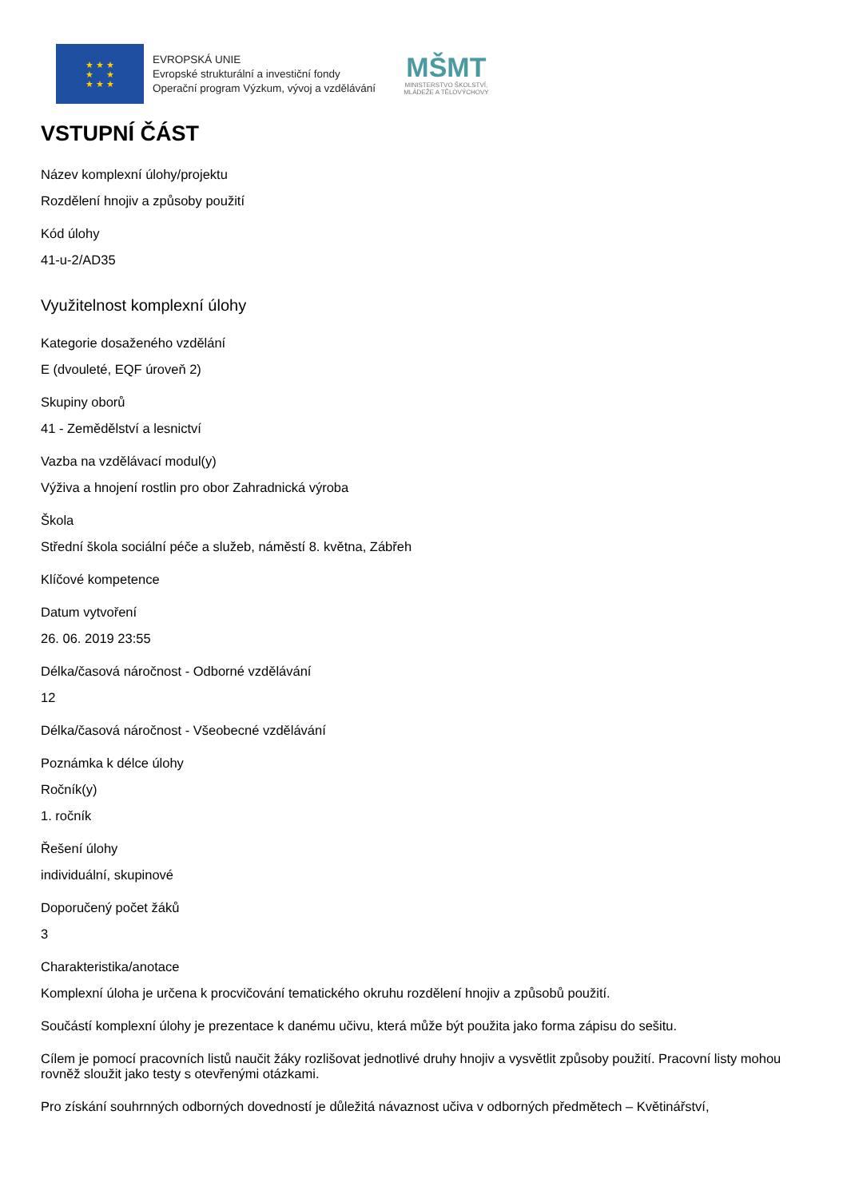★ ★ ★
★ ★
★ ★ ★
EVROPSKÁ UNIE
Evropské strukturální a investiční fondy
Operační program Výzkum, vývoj a vzdělávání
MŠMT
MINISTERSTVO ŠKOLSTVÍ,
MLÁDEŽE A TĚLOVÝCHOVY
VSTUPNÍ ČÁST
Název komplexní úlohy/projektu
Rozdělení hnojiv a způsoby použití
Kód úlohy
41-u-2/AD35
Využitelnost komplexní úlohy
Kategorie dosaženého vzdělání
E (dvouleté, EQF úroveň 2)
Skupiny oborů
41 - Zemědělství a lesnictví
Vazba na vzdělávací modul(y)
Výživa a hnojení rostlin pro obor Zahradnická výroba
Škola
Střední škola sociální péče a služeb, náměstí 8. května, Zábřeh
Klíčové kompetence
Datum vytvoření
26. 06. 2019 23:55
Délka/časová náročnost - Odborné vzdělávání
12
Délka/časová náročnost - Všeobecné vzdělávání
Poznámka k délce úlohy
Ročník(y)
1. ročník
Řešení úlohy
individuální, skupinové
Doporučený počet žáků
3
Charakteristika/anotace
Komplexní úloha je určena k procvičování tematického okruhu rozdělení hnojiv a způsobů použití.
Součástí komplexní úlohy je prezentace k danému učivu, která může být použita jako forma zápisu do sešitu.
Cílem je pomocí pracovních listů naučit žáky rozlišovat jednotlivé druhy hnojiv a vysvětlit způsoby použití. Pracovní listy mohou rovněž sloužit jako testy s otevřenými otázkami.
Pro získání souhrnných odborných dovedností je důležitá návaznost učiva v odborných předmětech – Květinářství,